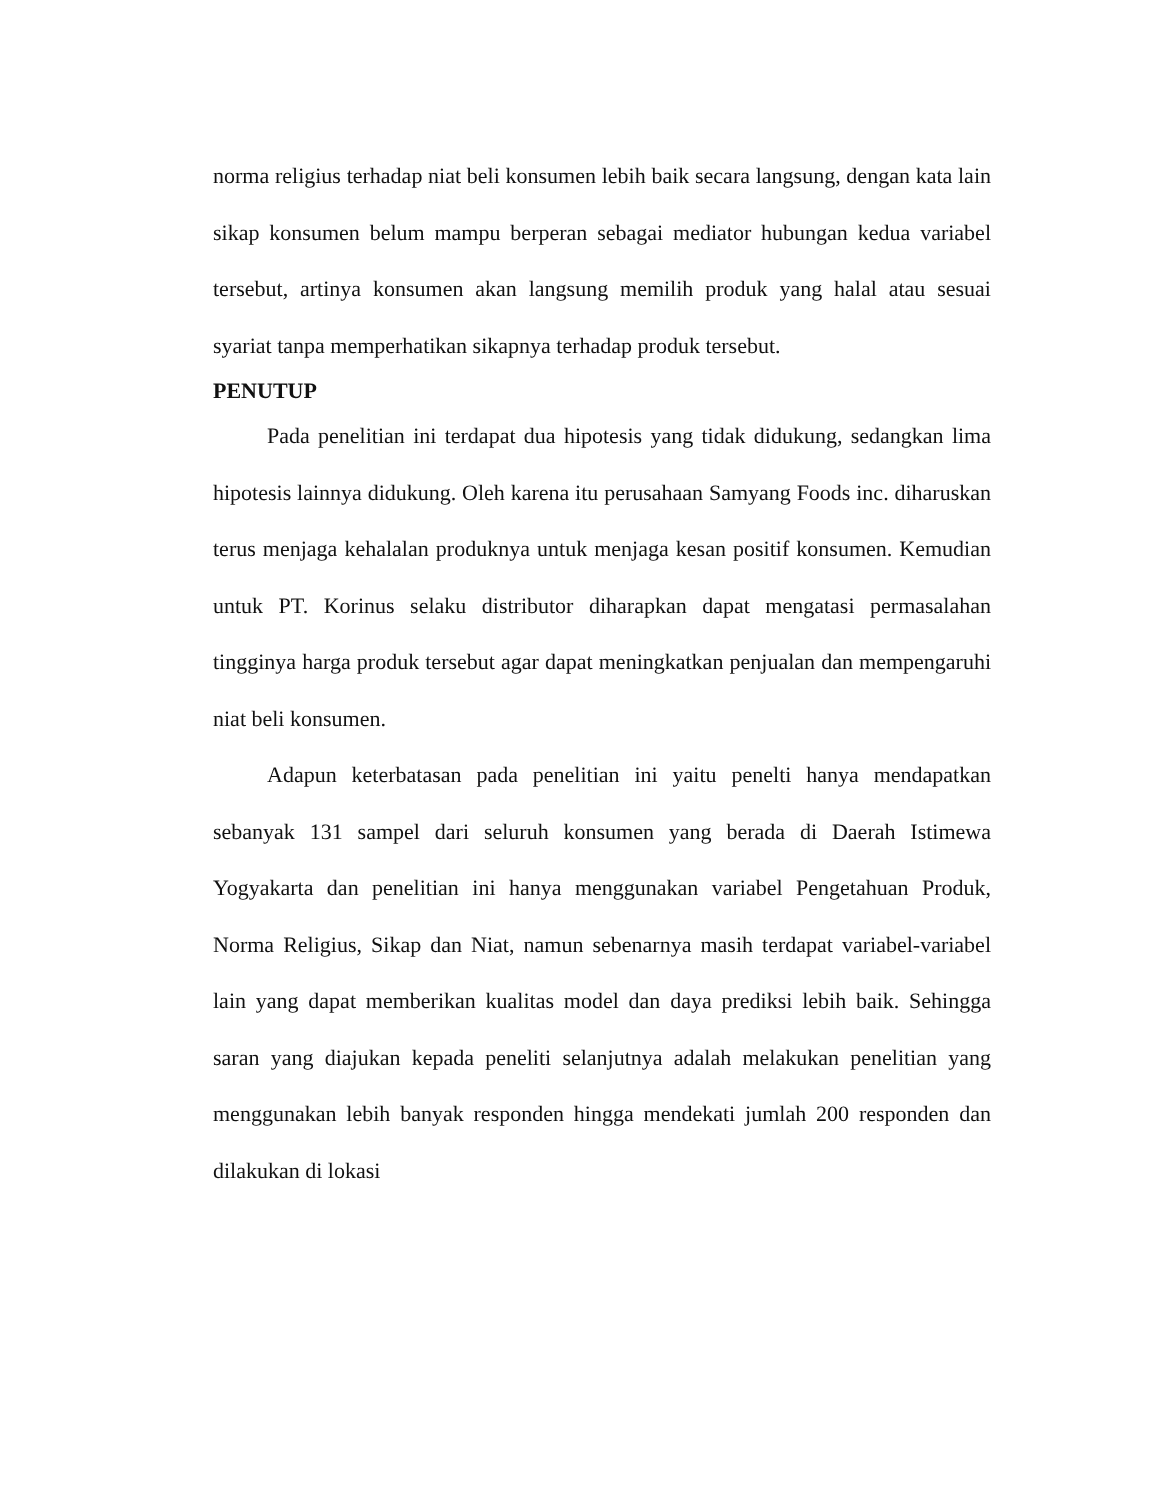norma religius terhadap niat beli konsumen lebih baik secara langsung, dengan kata lain sikap konsumen belum mampu berperan sebagai mediator hubungan kedua variabel tersebut, artinya konsumen akan langsung memilih produk yang halal atau sesuai syariat tanpa memperhatikan sikapnya terhadap produk tersebut.
PENUTUP
Pada penelitian ini terdapat dua hipotesis yang tidak didukung, sedangkan lima hipotesis lainnya didukung. Oleh karena itu perusahaan Samyang Foods inc. diharuskan terus menjaga kehalalan produknya untuk menjaga kesan positif konsumen. Kemudian untuk PT. Korinus selaku distributor diharapkan dapat mengatasi permasalahan tingginya harga produk tersebut agar dapat meningkatkan penjualan dan mempengaruhi niat beli konsumen.
Adapun keterbatasan pada penelitian ini yaitu penelti hanya mendapatkan sebanyak 131 sampel dari seluruh konsumen yang berada di Daerah Istimewa Yogyakarta dan penelitian ini hanya menggunakan variabel Pengetahuan Produk, Norma Religius, Sikap dan Niat, namun sebenarnya masih terdapat variabel-variabel lain yang dapat memberikan kualitas model dan daya prediksi lebih baik. Sehingga saran yang diajukan kepada peneliti selanjutnya adalah melakukan penelitian yang menggunakan lebih banyak responden hingga mendekati jumlah 200 responden dan dilakukan di lokasi